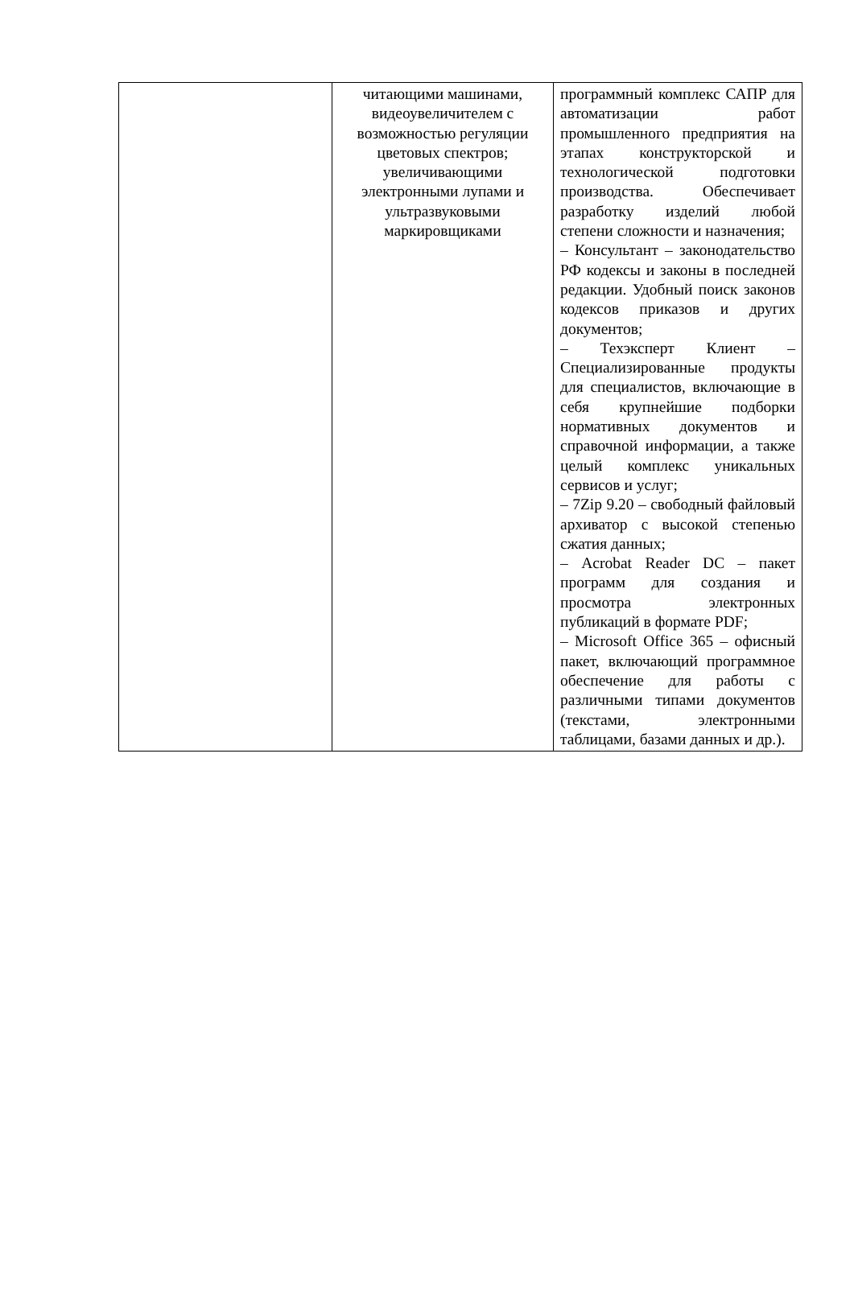| | читающими машинами, видеоувеличителем с возможностью регуляции цветовых спектров; увеличивающими электронными лупами и ультразвуковыми маркировщиками | программный комплекс САПР для автоматизации работ промышленного предприятия на этапах конструкторской и технологической подготовки производства. Обеспечивает разработку изделий любой степени сложности и назначения; – Консультант – законодательство РФ кодексы и законы в последней редакции. Удобный поиск законов кодексов приказов и других документов; – Техэксперт Клиент – Специализированные продукты для специалистов, включающие в себя крупнейшие подборки нормативных документов и справочной информации, а также целый комплекс уникальных сервисов и услуг; – 7Zip 9.20 – свободный файловый архиватор с высокой степенью сжатия данных; – Acrobat Reader DC – пакет программ для создания и просмотра электронных публикаций в формате PDF; – Microsoft Office 365 – офисный пакет, включающий программное обеспечение для работы с различными типами документов (текстами, электронными таблицами, базами данных и др.). |